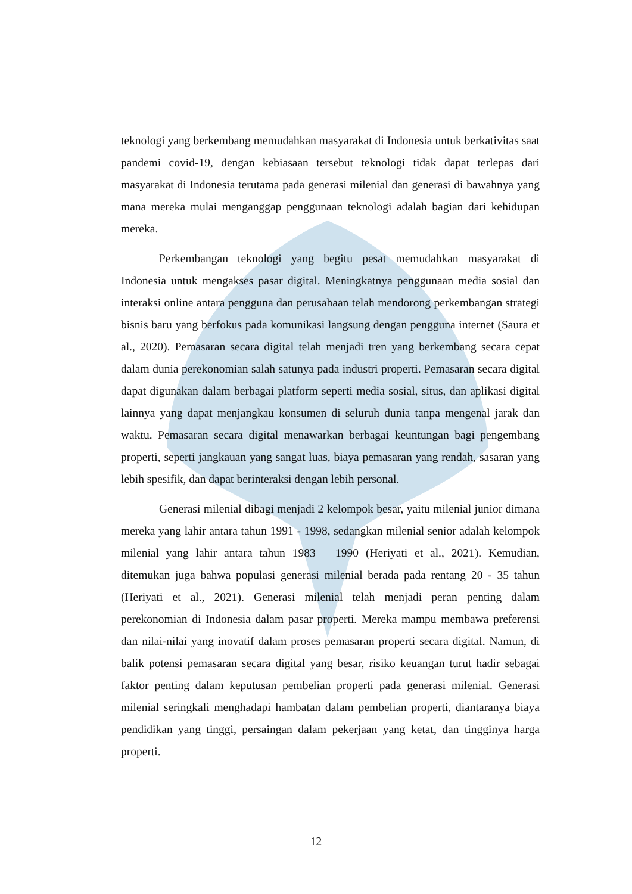teknologi yang berkembang memudahkan masyarakat di Indonesia untuk berkativitas saat pandemi covid-19, dengan kebiasaan tersebut teknologi tidak dapat terlepas dari masyarakat di Indonesia terutama pada generasi milenial dan generasi di bawahnya yang mana mereka mulai menganggap penggunaan teknologi adalah bagian dari kehidupan mereka.
Perkembangan teknologi yang begitu pesat memudahkan masyarakat di Indonesia untuk mengakses pasar digital. Meningkatnya penggunaan media sosial dan interaksi online antara pengguna dan perusahaan telah mendorong perkembangan strategi bisnis baru yang berfokus pada komunikasi langsung dengan pengguna internet (Saura et al., 2020). Pemasaran secara digital telah menjadi tren yang berkembang secara cepat dalam dunia perekonomian salah satunya pada industri properti. Pemasaran secara digital dapat digunakan dalam berbagai platform seperti media sosial, situs, dan aplikasi digital lainnya yang dapat menjangkau konsumen di seluruh dunia tanpa mengenal jarak dan waktu. Pemasaran secara digital menawarkan berbagai keuntungan bagi pengembang properti, seperti jangkauan yang sangat luas, biaya pemasaran yang rendah, sasaran yang lebih spesifik, dan dapat berinteraksi dengan lebih personal.
Generasi milenial dibagi menjadi 2 kelompok besar, yaitu milenial junior dimana mereka yang lahir antara tahun 1991 - 1998, sedangkan milenial senior adalah kelompok milenial yang lahir antara tahun 1983 – 1990 (Heriyati et al., 2021). Kemudian, ditemukan juga bahwa populasi generasi milenial berada pada rentang 20 - 35 tahun (Heriyati et al., 2021). Generasi milenial telah menjadi peran penting dalam perekonomian di Indonesia dalam pasar properti. Mereka mampu membawa preferensi dan nilai-nilai yang inovatif dalam proses pemasaran properti secara digital. Namun, di balik potensi pemasaran secara digital yang besar, risiko keuangan turut hadir sebagai faktor penting dalam keputusan pembelian properti pada generasi milenial. Generasi milenial seringkali menghadapi hambatan dalam pembelian properti, diantaranya biaya pendidikan yang tinggi, persaingan dalam pekerjaan yang ketat, dan tingginya harga properti.
12